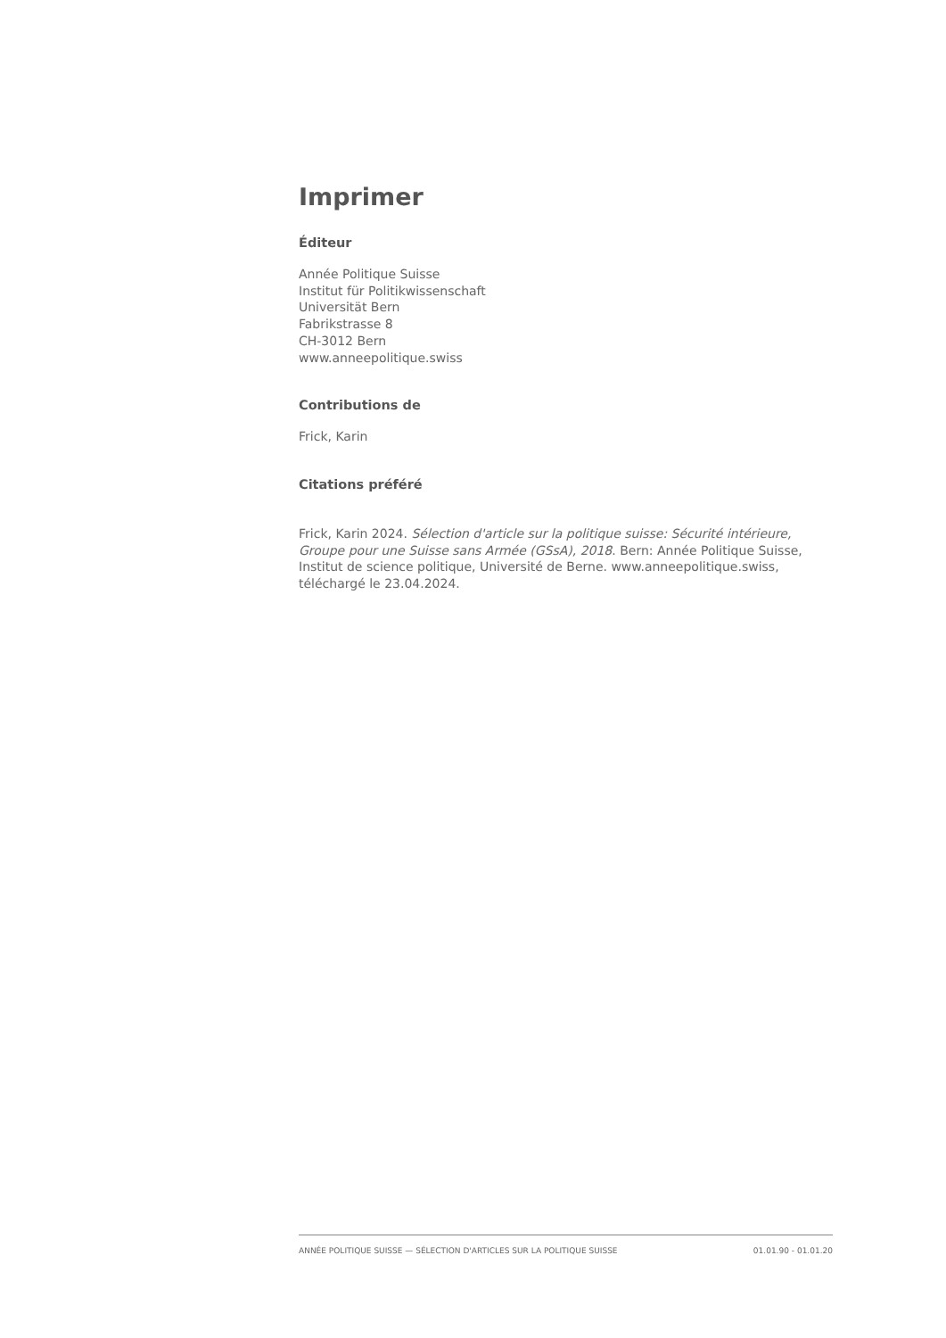Imprimer
Éditeur
Année Politique Suisse
Institut für Politikwissenschaft
Universität Bern
Fabrikstrasse 8
CH-3012 Bern
www.anneepolitique.swiss
Contributions de
Frick, Karin
Citations préféré
Frick, Karin 2024. Sélection d'article sur la politique suisse: Sécurité intérieure, Groupe pour une Suisse sans Armée (GSsA), 2018. Bern: Année Politique Suisse, Institut de science politique, Université de Berne. www.anneepolitique.swiss, téléchargé le 23.04.2024.
ANNÉE POLITIQUE SUISSE — SÉLECTION D'ARTICLES SUR LA POLITIQUE SUISSE 01.01.90 - 01.01.20